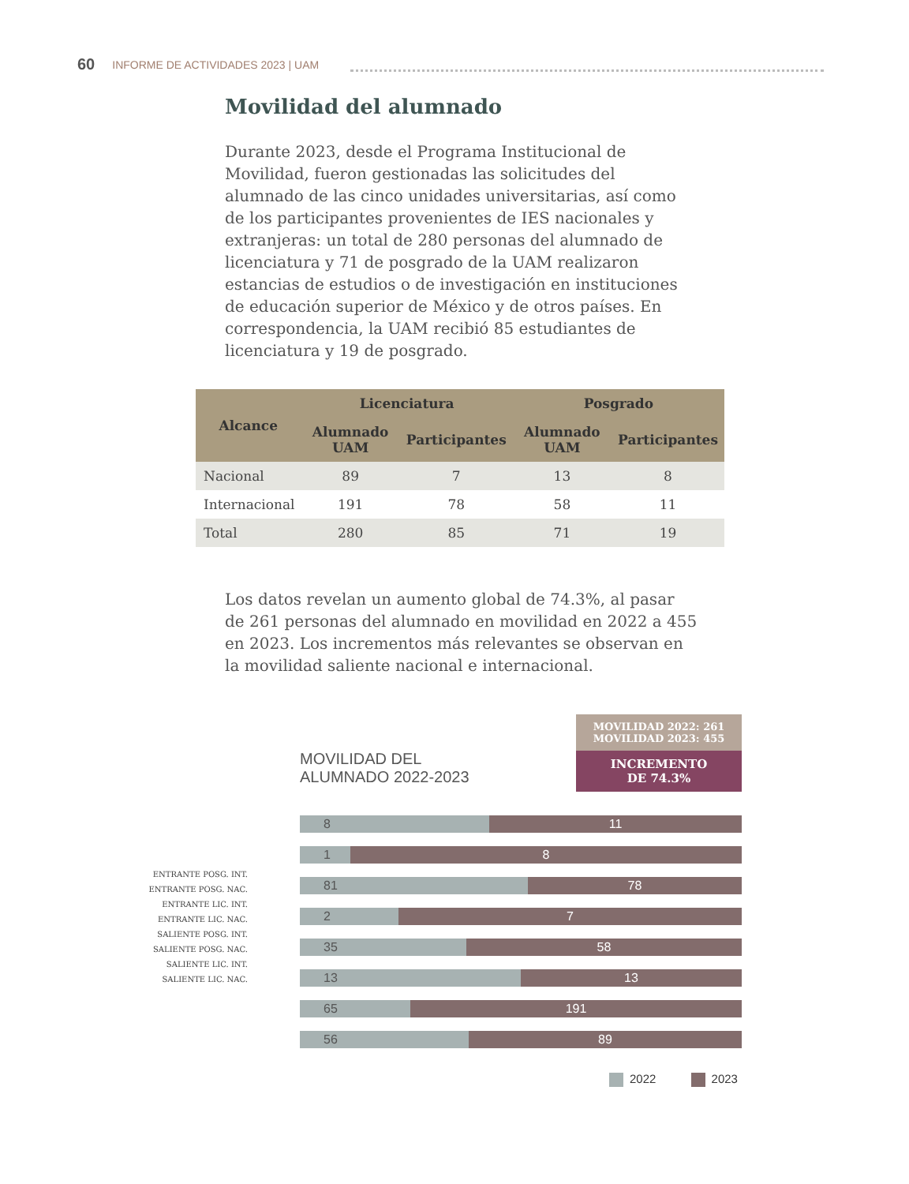60 INFORME DE ACTIVIDADES 2023 | UAM
Movilidad del alumnado
Durante 2023, desde el Programa Institucional de Movilidad, fueron gestionadas las solicitudes del alumnado de las cinco unidades universitarias, así como de los participantes provenientes de IES nacionales y extranjeras: un total de 280 personas del alumnado de licenciatura y 71 de posgrado de la UAM realizaron estancias de estudios o de investigación en instituciones de educación superior de México y de otros países. En correspondencia, la UAM recibió 85 estudiantes de licenciatura y 19 de posgrado.
| Alcance | Licenciatura | | Posgrado | |
| --- | --- | --- | --- | --- |
| | Alumnado UAM | Participantes | Alumnado UAM | Participantes |
| Nacional | 89 | 7 | 13 | 8 |
| Internacional | 191 | 78 | 58 | 11 |
| Total | 280 | 85 | 71 | 19 |
Los datos revelan un aumento global de 74.3%, al pasar de 261 personas del alumnado en movilidad en 2022 a 455 en 2023. Los incrementos más relevantes se observan en la movilidad saliente nacional e internacional.
MOVILIDAD DEL
ALUMNADO 2022-2023
MOVILIDAD 2022: 261
MOVILIDAD 2023: 455
INCREMENTO
DE 74.3%
ENTRANTE POSG. INT.
ENTRANTE POSG. NAC.
ENTRANTE LIC. INT.
ENTRANTE LIC. NAC.
SALIENTE POSG. INT.
SALIENTE POSG. NAC.
SALIENTE LIC. INT.
SALIENTE LIC. NAC.
8 11
1 8
81 78
2 7
35 58
13 13
65 191
56 89
2022 2023